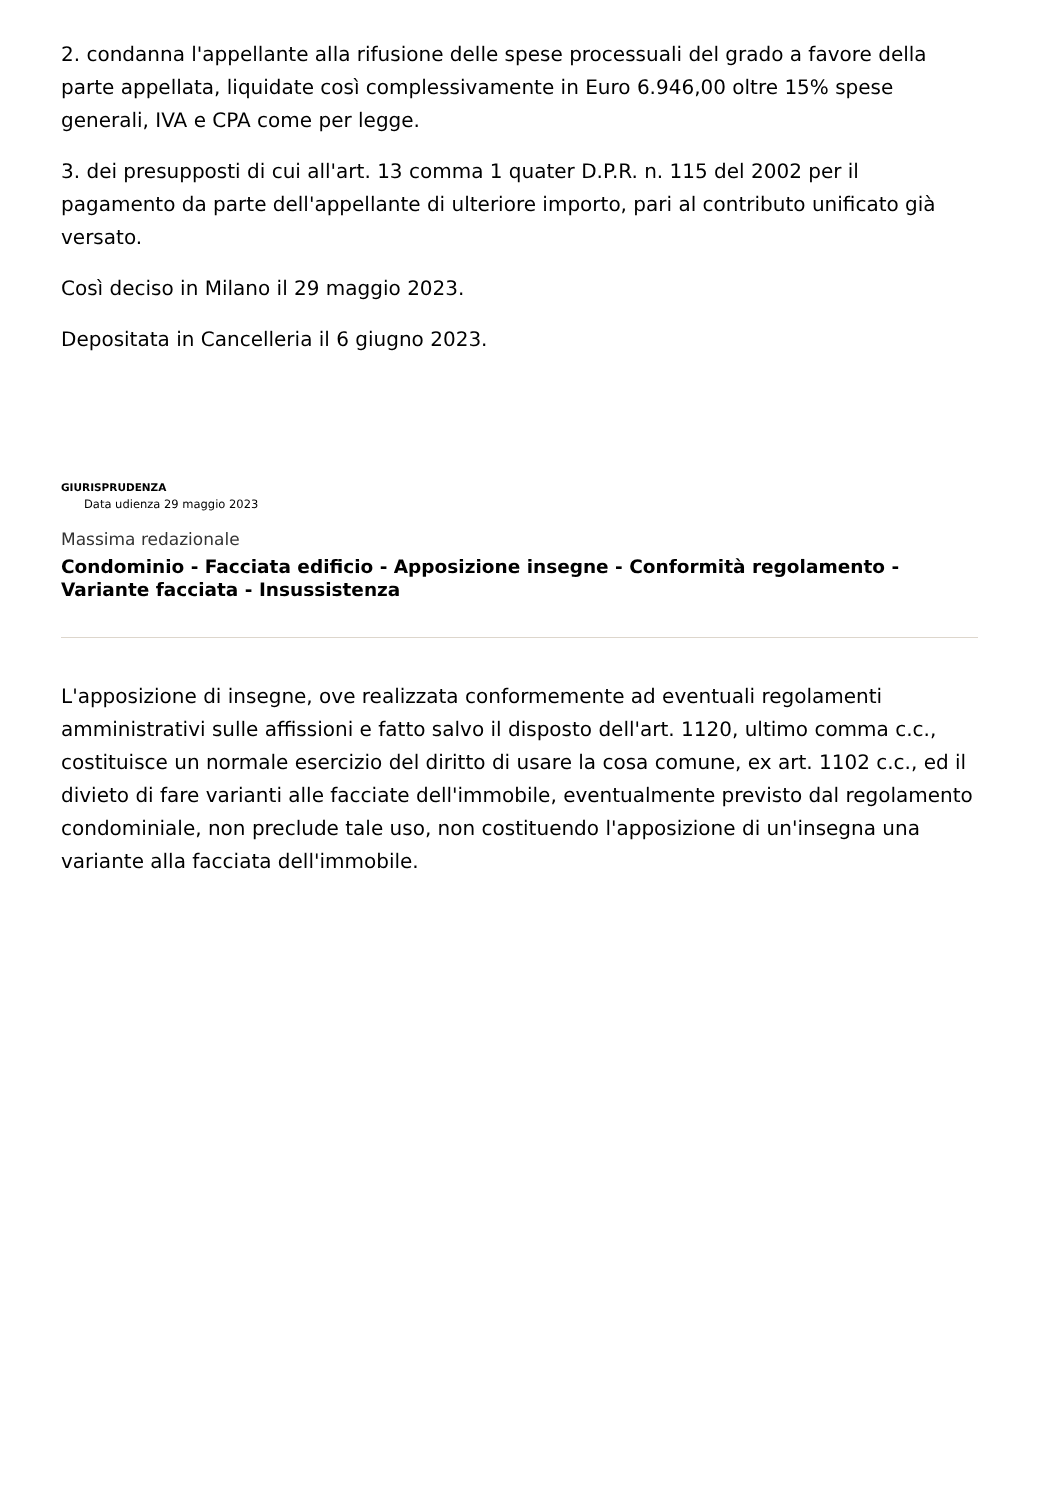2. condanna l'appellante alla rifusione delle spese processuali del grado a favore della parte appellata, liquidate così complessivamente in Euro 6.946,00 oltre 15% spese generali, IVA e CPA come per legge.
3. dei presupposti di cui all'art. 13 comma 1 quater D.P.R. n. 115 del 2002 per il pagamento da parte dell'appellante di ulteriore importo, pari al contributo unificato già versato.
Così deciso in Milano il 29 maggio 2023.
Depositata in Cancelleria il 6 giugno 2023.
GIURISPRUDENZA
Data udienza 29 maggio 2023
Massima redazionale
Condominio - Facciata edificio - Apposizione insegne - Conformità regolamento - Variante facciata - Insussistenza
L'apposizione di insegne, ove realizzata conformemente ad eventuali regolamenti amministrativi sulle affissioni e fatto salvo il disposto dell'art. 1120, ultimo comma c.c., costituisce un normale esercizio del diritto di usare la cosa comune, ex art. 1102 c.c., ed il divieto di fare varianti alle facciate dell'immobile, eventualmente previsto dal regolamento condominiale, non preclude tale uso, non costituendo l'apposizione di un'insegna una variante alla facciata dell'immobile.